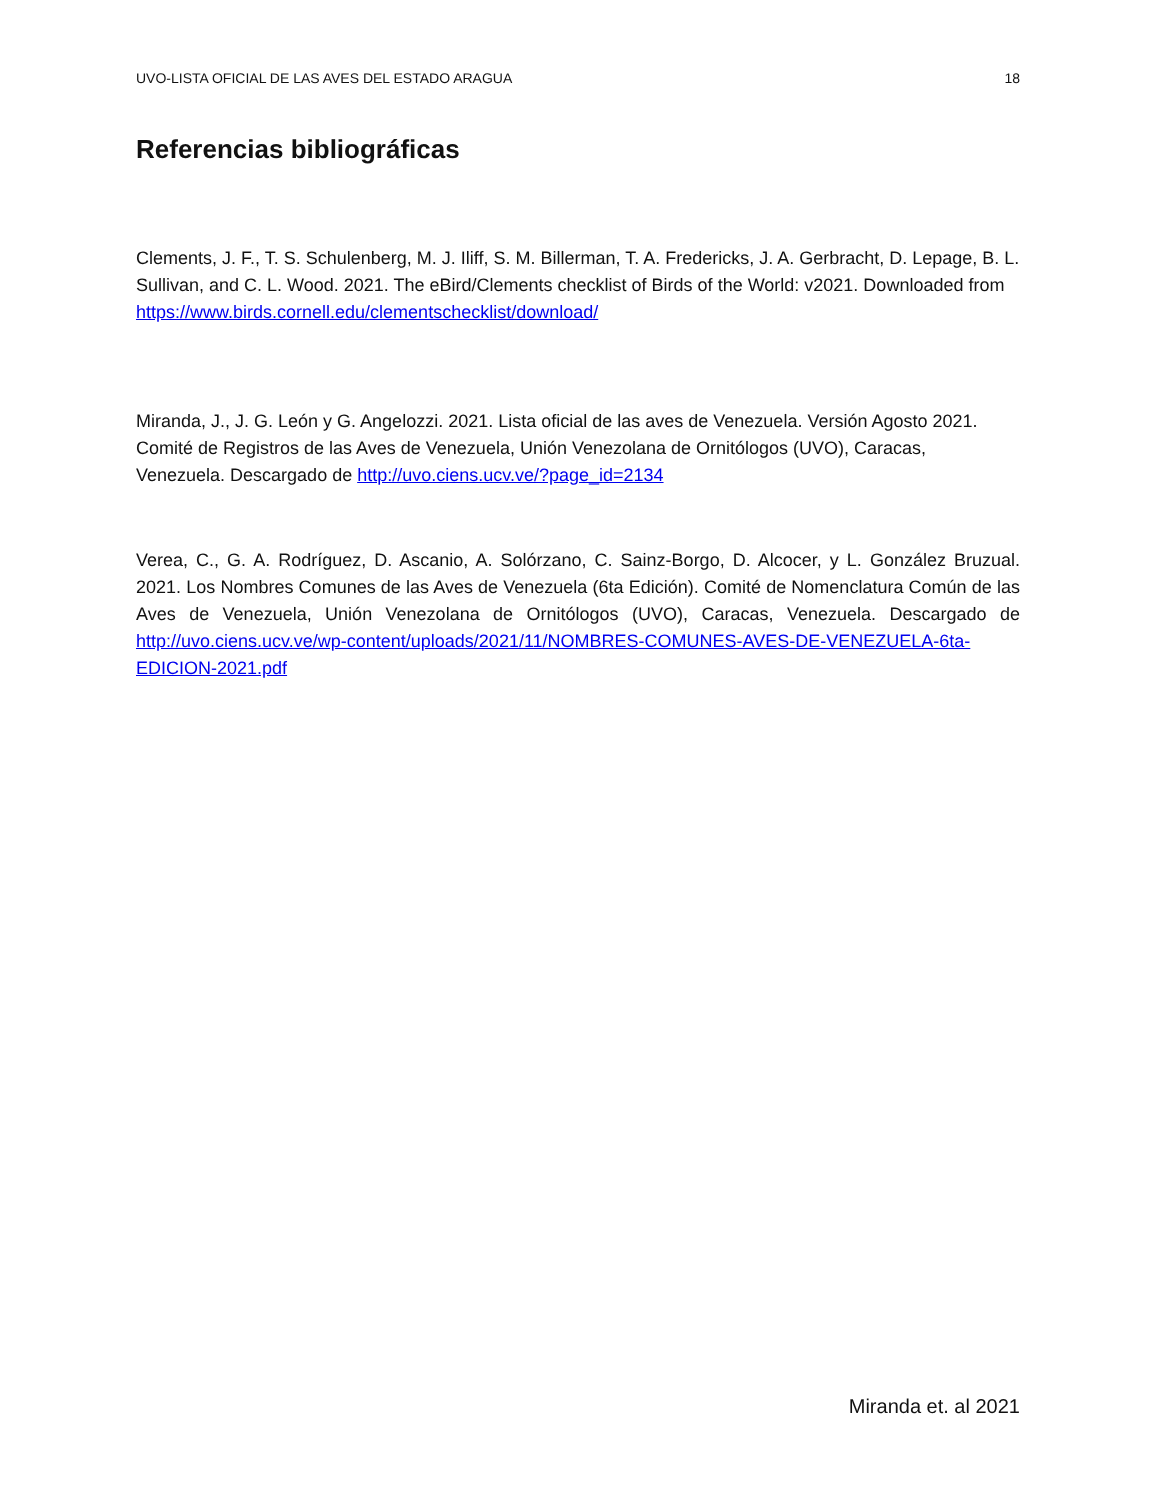UVO-LISTA OFICIAL DE LAS AVES DEL ESTADO ARAGUA 18
Referencias bibliográficas
Clements, J. F., T. S. Schulenberg, M. J. Iliff, S. M. Billerman, T. A. Fredericks, J. A. Gerbracht, D. Lepage, B. L. Sullivan, and C. L. Wood. 2021. The eBird/Clements checklist of Birds of the World: v2021. Downloaded from https://www.birds.cornell.edu/clementschecklist/download/
Miranda, J., J. G. León y G. Angelozzi. 2021. Lista oficial de las aves de Venezuela. Versión Agosto 2021. Comité de Registros de las Aves de Venezuela, Unión Venezolana de Ornitólogos (UVO), Caracas, Venezuela. Descargado de http://uvo.ciens.ucv.ve/?page_id=2134
Verea, C., G. A. Rodríguez, D. Ascanio, A. Solórzano, C. Sainz-Borgo, D. Alcocer, y L. González Bruzual. 2021. Los Nombres Comunes de las Aves de Venezuela (6ta Edición). Comité de Nomenclatura Común de las Aves de Venezuela, Unión Venezolana de Ornitólogos (UVO), Caracas, Venezuela. Descargado de http://uvo.ciens.ucv.ve/wp-content/uploads/2021/11/NOMBRES-COMUNES-AVES-DE-VENEZUELA-6ta-EDICION-2021.pdf
Miranda et. al 2021